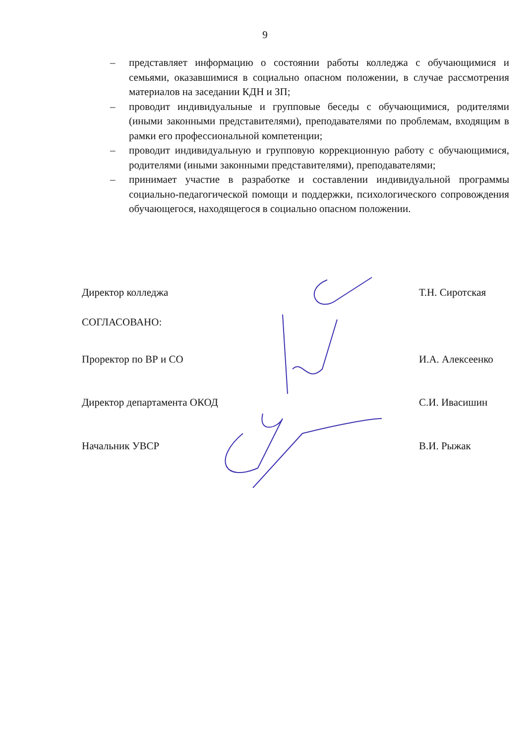9
– представляет информацию о состоянии работы колледжа с обучающимися и семьями, оказавшимися в социально опасном положении, в случае рассмотрения материалов на заседании КДН и ЗП;
– проводит индивидуальные и групповые беседы с обучающимися, родителями (иными законными представителями), преподавателями по проблемам, входящим в рамки его профессиональной компетенции;
– проводит индивидуальную и групповую коррекционную работу с обучающимися, родителями (иными законными представителями), преподавателями;
– принимает участие в разработке и составлении индивидуальной программы социально-педагогической помощи и поддержки, психологического сопровождения обучающегося, находящегося в социально опасном положении.
Директор колледжа Т.Н. Сиротская
СОГЛАСОВАНО:
Проректор по ВР и СО И.А. Алексеенко
Директор департамента ОКОД С.И. Ивасишин
Начальник УВСР В.И. Рыжак